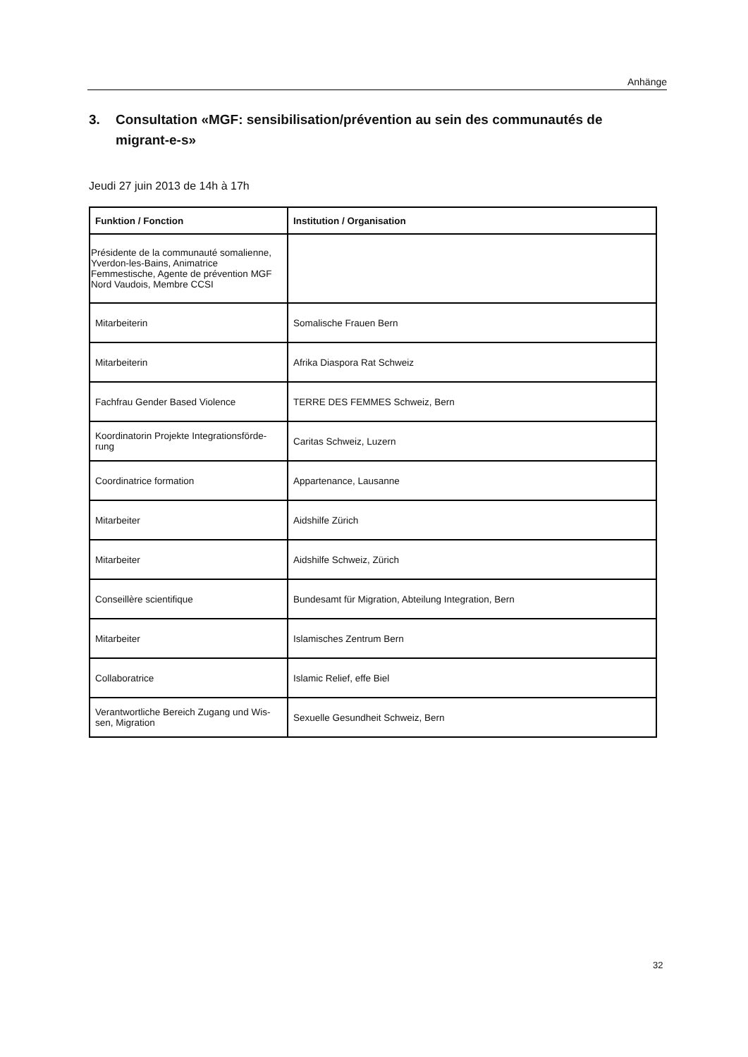Anhänge
3. Consultation «MGF: sensibilisation/prévention au sein des communautés de migrant-e-s»
Jeudi 27 juin 2013 de 14h à 17h
| Funktion / Fonction | Institution / Organisation |
| --- | --- |
| Présidente de la communauté somalienne, Yverdon-les-Bains, Animatrice Femmestische, Agente de prévention MGF Nord Vaudois, Membre CCSI | |
| Mitarbeiterin | Somalische Frauen Bern |
| Mitarbeiterin | Afrika Diaspora Rat Schweiz |
| Fachfrau Gender Based Violence | TERRE DES FEMMES Schweiz, Bern |
| Koordinatorin Projekte Integrationsförde-rung | Caritas Schweiz, Luzern |
| Coordinatrice formation | Appartenance, Lausanne |
| Mitarbeiter | Aidshilfe Zürich |
| Mitarbeiter | Aidshilfe Schweiz, Zürich |
| Conseillère scientifique | Bundesamt für Migration, Abteilung Integration, Bern |
| Mitarbeiter | Islamisches Zentrum Bern |
| Collaboratrice | Islamic Relief, effe Biel |
| Verantwortliche Bereich Zugang und Wis-sen, Migration | Sexuelle Gesundheit Schweiz, Bern |
32